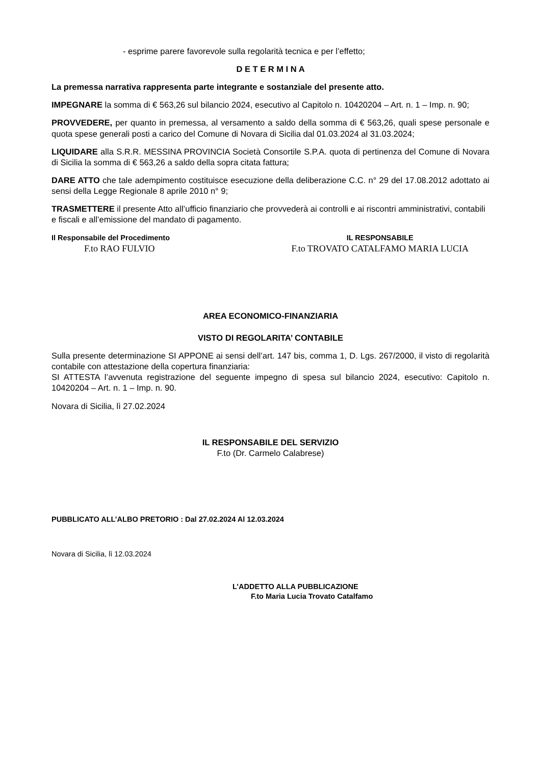- esprime parere favorevole sulla regolarità tecnica e per l’effetto;
D E T E R M I N A
La premessa narrativa rappresenta parte integrante e sostanziale del presente atto.
IMPEGNARE la somma di € 563,26 sul bilancio 2024, esecutivo al Capitolo n. 10420204 – Art. n. 1 – Imp. n. 90;
PROVVEDERE, per quanto in premessa, al versamento a saldo della somma di € 563,26, quali spese personale e quota spese generali posti a carico del Comune di Novara di Sicilia dal 01.03.2024 al 31.03.2024;
LIQUIDARE alla S.R.R. MESSINA PROVINCIA Società Consortile S.P.A. quota di pertinenza del Comune di Novara di Sicilia la somma di € 563,26 a saldo della sopra citata fattura;
DARE ATTO che tale adempimento costituisce esecuzione della deliberazione C.C. n° 29 del 17.08.2012 adottato ai sensi della Legge Regionale 8 aprile 2010 n° 9;
TRASMETTERE il presente Atto all’ufficio finanziario che provvederà ai controlli e ai riscontri amministrativi, contabili e fiscali e all’emissione del mandato di pagamento.
Il Responsabile del Procedimento
F.to RAO FULVIO
IL RESPONSABILE
F.to TROVATO CATALFAMO MARIA LUCIA
AREA ECONOMICO-FINANZIARIA
VISTO DI REGOLARITA’ CONTABILE
Sulla presente determinazione SI APPONE ai sensi dell’art. 147 bis, comma 1, D. Lgs. 267/2000, il visto di regolarità contabile con attestazione della copertura finanziaria:
SI ATTESTA l’avvenuta registrazione del seguente impegno di spesa sul bilancio 2024, esecutivo: Capitolo n. 10420204 – Art. n. 1 – Imp. n. 90.
Novara di Sicilia, lì 27.02.2024
IL RESPONSABILE DEL SERVIZIO
F.to (Dr. Carmelo Calabrese)
PUBBLICATO ALL’ALBO PRETORIO : Dal 27.02.2024 Al 12.03.2024
Novara di Sicilia, lì 12.03.2024
L’ADDETTO ALLA PUBBLICAZIONE
F.to Maria Lucia Trovato Catalfamo